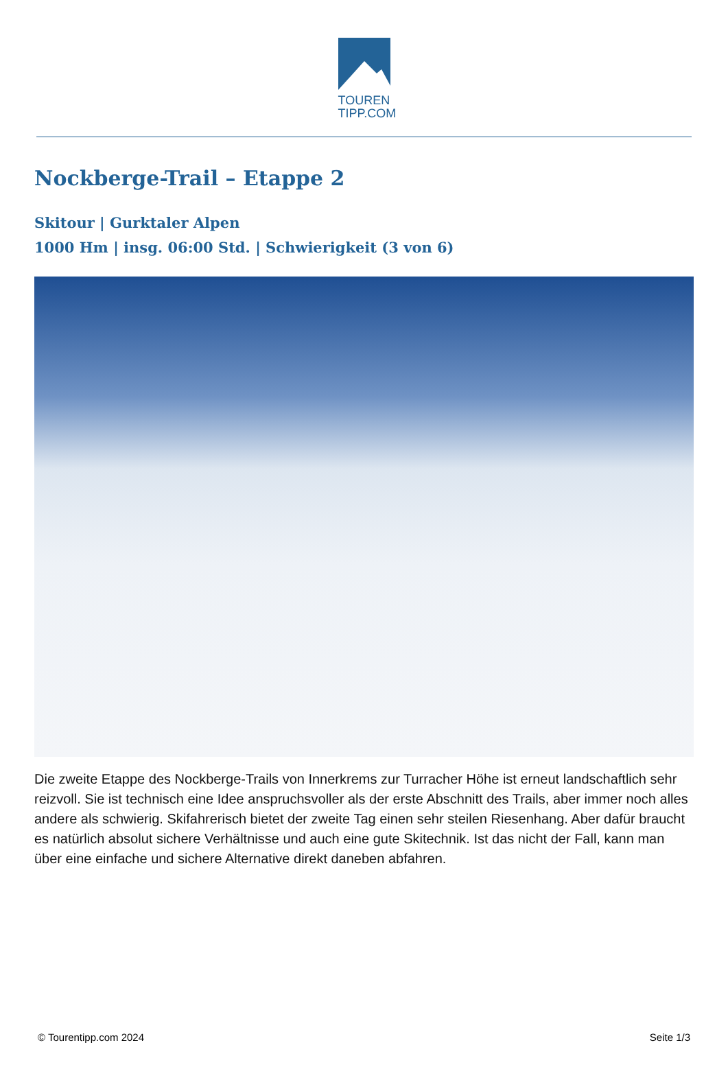TOUREN
TIPP.COM
Nockberge-Trail – Etappe 2
Skitour | Gurktaler Alpen
1000 Hm | insg. 06:00 Std. | Schwierigkeit (3 von 6)
Die zweite Etappe des Nockberge-Trails von Innerkrems zur Turracher Höhe ist erneut landschaftlich sehr reizvoll. Sie ist technisch eine Idee anspruchsvoller als der erste Abschnitt des Trails, aber immer noch alles andere als schwierig. Skifahrerisch bietet der zweite Tag einen sehr steilen Riesenhang. Aber dafür braucht es natürlich absolut sichere Verhältnisse und auch eine gute Skitechnik. Ist das nicht der Fall, kann man über eine einfache und sichere Alternative direkt daneben abfahren.
© Tourentipp.com 2024 Seite 1/3